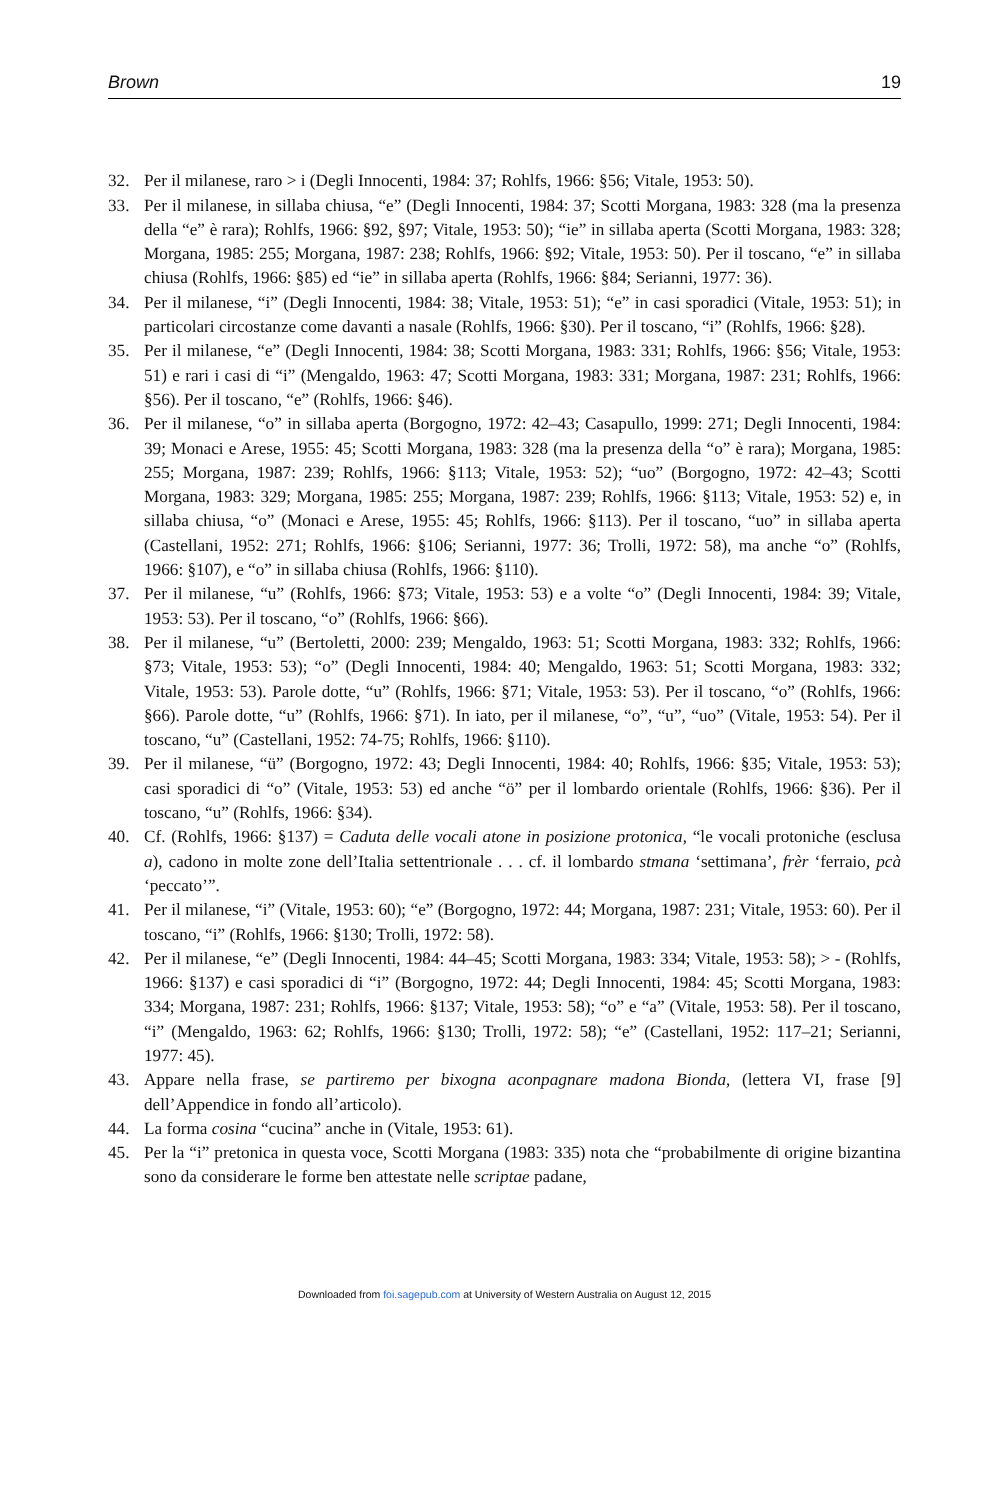Brown 19
32. Per il milanese, raro > i (Degli Innocenti, 1984: 37; Rohlfs, 1966: §56; Vitale, 1953: 50).
33. Per il milanese, in sillaba chiusa, “e” (Degli Innocenti, 1984: 37; Scotti Morgana, 1983: 328 (ma la presenza della “e” è rara); Rohlfs, 1966: §92, §97; Vitale, 1953: 50); “ie” in sillaba aperta (Scotti Morgana, 1983: 328; Morgana, 1985: 255; Morgana, 1987: 238; Rohlfs, 1966: §92; Vitale, 1953: 50). Per il toscano, “e” in sillaba chiusa (Rohlfs, 1966: §85) ed “ie” in sillaba aperta (Rohlfs, 1966: §84; Serianni, 1977: 36).
34. Per il milanese, “i” (Degli Innocenti, 1984: 38; Vitale, 1953: 51); “e” in casi sporadici (Vitale, 1953: 51); in particolari circostanze come davanti a nasale (Rohlfs, 1966: §30). Per il toscano, “i” (Rohlfs, 1966: §28).
35. Per il milanese, “e” (Degli Innocenti, 1984: 38; Scotti Morgana, 1983: 331; Rohlfs, 1966: §56; Vitale, 1953: 51) e rari i casi di “i” (Mengaldo, 1963: 47; Scotti Morgana, 1983: 331; Morgana, 1987: 231; Rohlfs, 1966: §56). Per il toscano, “e” (Rohlfs, 1966: §46).
36. Per il milanese, “o” in sillaba aperta (Borgogno, 1972: 42–43; Casapullo, 1999: 271; Degli Innocenti, 1984: 39; Monaci e Arese, 1955: 45; Scotti Morgana, 1983: 328 (ma la presenza della “o” è rara); Morgana, 1985: 255; Morgana, 1987: 239; Rohlfs, 1966: §113; Vitale, 1953: 52); “uo” (Borgogno, 1972: 42–43; Scotti Morgana, 1983: 329; Morgana, 1985: 255; Morgana, 1987: 239; Rohlfs, 1966: §113; Vitale, 1953: 52) e, in sillaba chiusa, “o” (Monaci e Arese, 1955: 45; Rohlfs, 1966: §113). Per il toscano, “uo” in sillaba aperta (Castellani, 1952: 271; Rohlfs, 1966: §106; Serianni, 1977: 36; Trolli, 1972: 58), ma anche “o” (Rohlfs, 1966: §107), e “o” in sillaba chiusa (Rohlfs, 1966: §110).
37. Per il milanese, “u” (Rohlfs, 1966: §73; Vitale, 1953: 53) e a volte “o” (Degli Innocenti, 1984: 39; Vitale, 1953: 53). Per il toscano, “o” (Rohlfs, 1966: §66).
38. Per il milanese, “u” (Bertoletti, 2000: 239; Mengaldo, 1963: 51; Scotti Morgana, 1983: 332; Rohlfs, 1966: §73; Vitale, 1953: 53); “o” (Degli Innocenti, 1984: 40; Mengaldo, 1963: 51; Scotti Morgana, 1983: 332; Vitale, 1953: 53). Parole dotte, “u” (Rohlfs, 1966: §71; Vitale, 1953: 53). Per il toscano, “o” (Rohlfs, 1966: §66). Parole dotte, “u” (Rohlfs, 1966: §71). In iato, per il milanese, “o”, “u”, “uo” (Vitale, 1953: 54). Per il toscano, “u” (Castellani, 1952: 74-75; Rohlfs, 1966: §110).
39. Per il milanese, “ü” (Borgogno, 1972: 43; Degli Innocenti, 1984: 40; Rohlfs, 1966: §35; Vitale, 1953: 53); casi sporadici di “o” (Vitale, 1953: 53) ed anche “ö” per il lombardo orientale (Rohlfs, 1966: §36). Per il toscano, “u” (Rohlfs, 1966: §34).
40. Cf. (Rohlfs, 1966: §137) = Caduta delle vocali atone in posizione protonica, “le vocali protoniche (esclusa a), cadono in molte zone dell’Italia settentrionale . . . cf. il lombardo stmana ‘settimana’, frèr ‘ferraio, pcà ‘peccato’”.
41. Per il milanese, “i” (Vitale, 1953: 60); “e” (Borgogno, 1972: 44; Morgana, 1987: 231; Vitale, 1953: 60). Per il toscano, “i” (Rohlfs, 1966: §130; Trolli, 1972: 58).
42. Per il milanese, “e” (Degli Innocenti, 1984: 44–45; Scotti Morgana, 1983: 334; Vitale, 1953: 58); > - (Rohlfs, 1966: §137) e casi sporadici di “i” (Borgogno, 1972: 44; Degli Innocenti, 1984: 45; Scotti Morgana, 1983: 334; Morgana, 1987: 231; Rohlfs, 1966: §137; Vitale, 1953: 58); “o” e “a” (Vitale, 1953: 58). Per il toscano, “i” (Mengaldo, 1963: 62; Rohlfs, 1966: §130; Trolli, 1972: 58); “e” (Castellani, 1952: 117–21; Serianni, 1977: 45).
43. Appare nella frase, se partiremo per bixogna aconpagnare madona Bionda, (lettera VI, frase [9] dell’Appendice in fondo all’articolo).
44. La forma cosina “cucina” anche in (Vitale, 1953: 61).
45. Per la “i” pretonica in questa voce, Scotti Morgana (1983: 335) nota che “probabilmente di origine bizantina sono da considerare le forme ben attestate nelle scriptae padane,
Downloaded from foi.sagepub.com at University of Western Australia on August 12, 2015